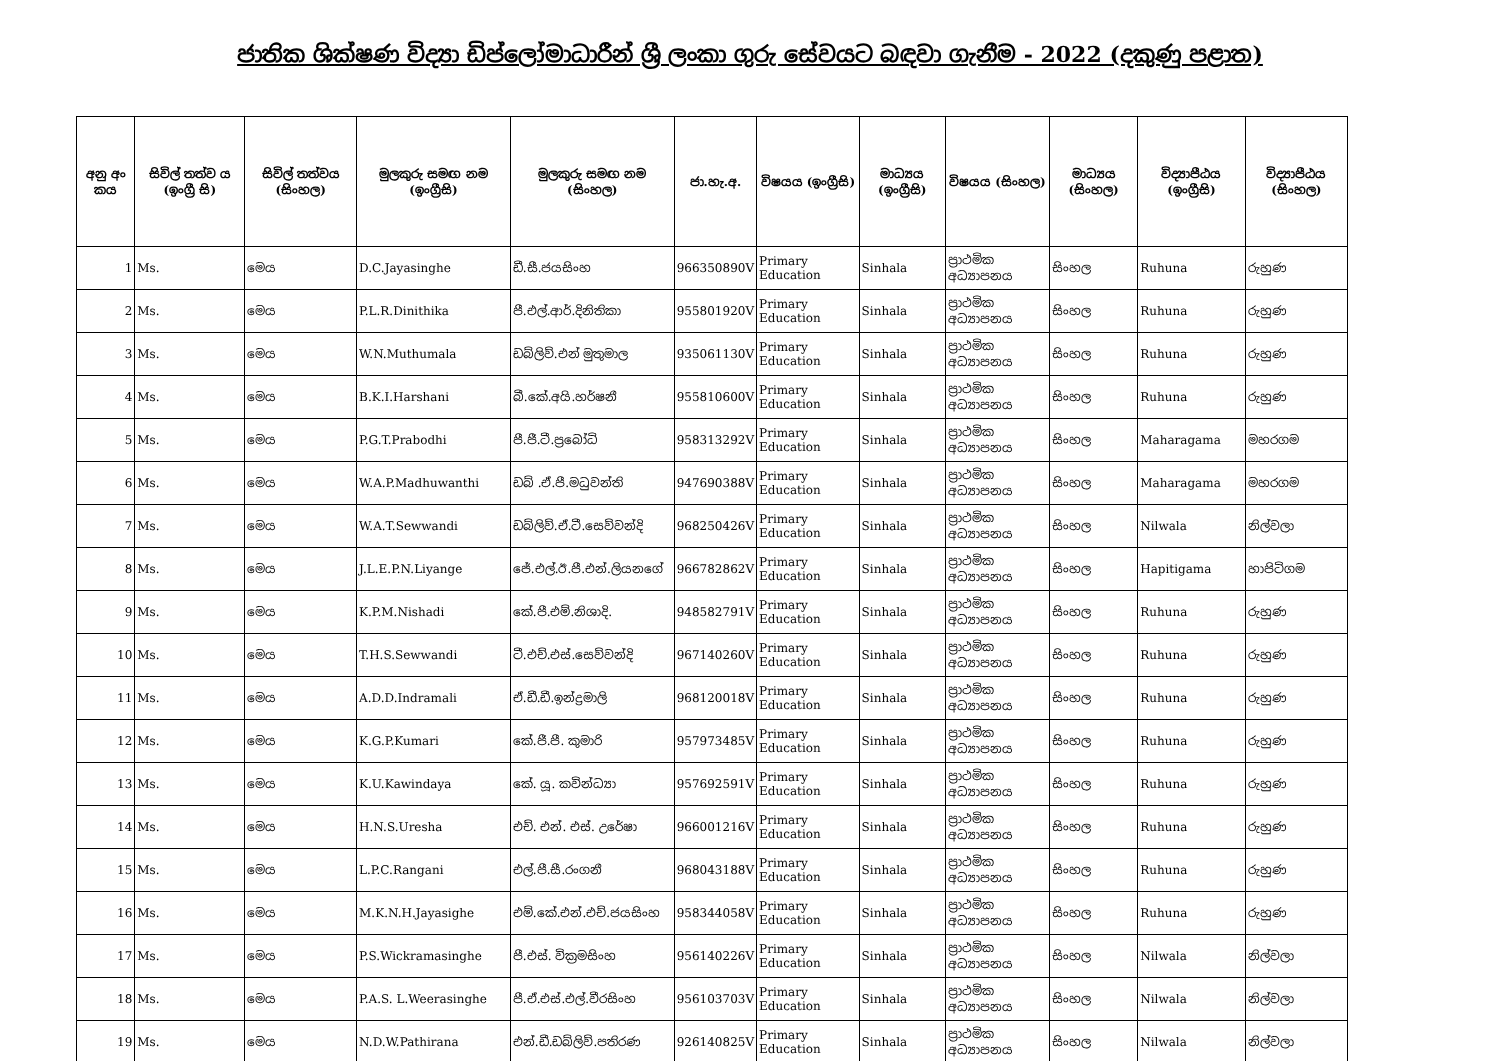ජාතික ශික්ෂණ විද්‍යා ඩිප්ලෝමාධාරීන් ශ්‍රී ලංකා ගුරු සේවයට බඳවා ගැනීම - 2022 (දකුණු පළාත)
| අනු අං කය | සිවිල් තත්ව ය (ඉංග්‍රී සි) | සිවිල් තත්වය (සිංහල) | මුලකුරු සමඟ නම (ඉංග්‍රීසි) | මුලකුරු සමඟ නම (සිංහල) | ජා.හැ.අ. | විෂයය (ඉංග්‍රීසි) | මාධ්‍යය (ඉංග්‍රීසි) | විෂයය (සිංහල) | මාධ්‍යය (සිංහල) | විද්‍යාපීඨය (ඉංග්‍රීසි) | විද්‍යාපීඨය (සිංහල) |
| --- | --- | --- | --- | --- | --- | --- | --- | --- | --- | --- | --- |
| 1 | Ms. | මෙය | D.C.Jayasinghe | ඩී.සී.ජයසිංහ | 966350890V | Primary Education | Sinhala | ප්‍රාථමික අධ්‍යාපනය | සිංහල | Ruhuna | රුහුණ |
| 2 | Ms. | මෙය | P.L.R.Dinithika | පී.එල්.ආර්.දිනිතිකා | 955801920V | Primary Education | Sinhala | ප්‍රාථමික අධ්‍යාපනය | සිංහල | Ruhuna | රුහුණ |
| 3 | Ms. | මෙය | W.N.Muthumala | ඩබ්ලිව්.එන් මුතුමාල | 935061130V | Primary Education | Sinhala | ප්‍රාථමික අධ්‍යාපනය | සිංහල | Ruhuna | රුහුණ |
| 4 | Ms. | මෙය | B.K.I.Harshani | බී.කේ.අයි.හර්ෂනී | 955810600V | Primary Education | Sinhala | ප්‍රාථමික අධ්‍යාපනය | සිංහල | Ruhuna | රුහුණ |
| 5 | Ms. | මෙය | P.G.T.Prabodhi | පී.ජී.ටී.ප්‍රබෝධි | 958313292V | Primary Education | Sinhala | ප්‍රාථමික අධ්‍යාපනය | සිංහල | Maharagama | මහරගම |
| 6 | Ms. | මෙය | W.A.P.Madhuwanthi | ඩබ් .ඒ.පී.මධුවන්ති | 947690388V | Primary Education | Sinhala | ප්‍රාථමික අධ්‍යාපනය | සිංහල | Maharagama | මහරගම |
| 7 | Ms. | මෙය | W.A.T.Sewwandi | ඩබ්ලිව්.ඒ.ටී.සෙව්වන්දි | 968250426V | Primary Education | Sinhala | ප්‍රාථමික අධ්‍යාපනය | සිංහල | Nilwala | නිල්වලා |
| 8 | Ms. | මෙය | J.L.E.P.N.Liyange | ජේ.එල්.ඊ.පී.එන්.ලියනගේ | 966782862V | Primary Education | Sinhala | ප්‍රාථමික අධ්‍යාපනය | සිංහල | Hapitigama | හාපිටිගම |
| 9 | Ms. | මෙය | K.P.M.Nishadi | කේ.පී.එම්.නිශාදි. | 948582791V | Primary Education | Sinhala | ප්‍රාථමික අධ්‍යාපනය | සිංහල | Ruhuna | රුහුණ |
| 10 | Ms. | මෙය | T.H.S.Sewwandi | ටී.එච්.එස්.සෙව්වන්දි | 967140260V | Primary Education | Sinhala | ප්‍රාථමික අධ්‍යාපනය | සිංහල | Ruhuna | රුහුණ |
| 11 | Ms. | මෙය | A.D.D.Indramali | ඒ.ඩී.ඩී.ඉන්ද්‍රමාලි | 968120018V | Primary Education | Sinhala | ප්‍රාථමික අධ්‍යාපනය | සිංහල | Ruhuna | රුහුණ |
| 12 | Ms. | මෙය | K.G.P.Kumari | කේ.ජී.පී. කුමාරි | 957973485V | Primary Education | Sinhala | ප්‍රාථමික අධ්‍යාපනය | සිංහල | Ruhuna | රුහුණ |
| 13 | Ms. | මෙය | K.U.Kawindaya | කේ. යූ. කවින්ධ්‍යා | 957692591V | Primary Education | Sinhala | ප්‍රාථමික අධ්‍යාපනය | සිංහල | Ruhuna | රුහුණ |
| 14 | Ms. | මෙය | H.N.S.Uresha | එච්. එන්. එස්. උරේෂා | 966001216V | Primary Education | Sinhala | ප්‍රාථමික අධ්‍යාපනය | සිංහල | Ruhuna | රුහුණ |
| 15 | Ms. | මෙය | L.P.C.Rangani | එල්.පී.සී.රංගනී | 968043188V | Primary Education | Sinhala | ප්‍රාථමික අධ්‍යාපනය | සිංහල | Ruhuna | රුහුණ |
| 16 | Ms. | මෙය | M.K.N.H.Jayasighe | එම්.කේ.එන්.එච්.ජයසිංහ | 958344058V | Primary Education | Sinhala | ප්‍රාථමික අධ්‍යාපනය | සිංහල | Ruhuna | රුහුණ |
| 17 | Ms. | මෙය | P.S.Wickramasinghe | පී.එස්. වික්‍රමසිංහ | 956140226V | Primary Education | Sinhala | ප්‍රාථමික අධ්‍යාපනය | සිංහල | Nilwala | නිල්වලා |
| 18 | Ms. | මෙය | P.A.S. L.Weerasinghe | පී.ඒ.එස්.එල්.වීරසිංහ | 956103703V | Primary Education | Sinhala | ප්‍රාථමික අධ්‍යාපනය | සිංහල | Nilwala | නිල්වලා |
| 19 | Ms. | මෙය | N.D.W.Pathirana | එන්.ඩී.ඩබ්ලිව්.පතිරණ | 926140825V | Primary Education | Sinhala | ප්‍රාථමික අධ්‍යාපනය | සිංහල | Nilwala | නිල්වලා |